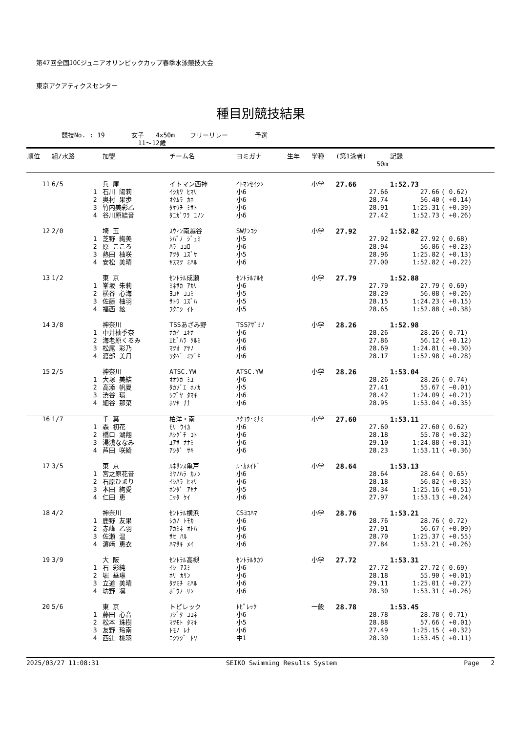第47回全国JOCジュニアオリンピックカップ春季水泳競技大会
東京アクアティクスセンター
種目別競技結果
競技No. : 19 女子 4x50m フリーリレー 予選
11～12歳
| 順位 | 組/水路 | | 加盟 | チーム名 | ヨミガナ | 生年 | 学種 | (第1泳者) | 記録 | |
| --- | --- | --- | --- | --- | --- | --- | --- | --- | --- | --- |
| | | | | | | | | 50m | | |
| 11 | 6/5 | | 兵 庫 | イトマン西神 | ｲﾄﾏﾝｾｲｼﾝ | | 小学 | 27.66 | 1:52.73 | |
| | | 1 | 石川 陽莉 | ｲｼｶﾜ ﾋﾏﾘ | 小6 | | | 27.66 | 27.66 | ( 0.62) |
| | | 2 | 奥村 果歩 | ｵｸﾑﾗ ｶﾎ | 小6 | | | 28.74 | 56.40 | ( +0.14) |
| | | 3 | 竹内美彩乙 | ﾀｹｳﾁ ﾐｻﾄ | 小6 | | | 28.91 | 1:25.31 | ( +0.39) |
| | | 4 | 谷川原結音 | ﾀﾆｶﾞﾜﾗ ﾕﾉﾝ | 小6 | | | 27.42 | 1:52.73 | ( +0.26) |
| 12 | 2/0 | | 埼 玉 | ｽｳｨﾝ南越谷 | SWﾅﾝｺｼ | | 小学 | 27.92 | 1:52.82 | |
| | | 1 | 芝野 絢美 | ｼﾊﾞﾉ ｼﾞｭﾐ | 小5 | | | 27.92 | 27.92 | ( 0.68) |
| | | 2 | 原 こころ | ﾊﾗ ｺｺﾛ | 小6 | | | 28.94 | 56.86 | ( +0.23) |
| | | 3 | 熱田 柚咲 | ｱﾂﾀ ﾕｽﾞｻ | 小5 | | | 28.96 | 1:25.82 | ( +0.13) |
| | | 4 | 安松 美晴 | ﾔｽﾏﾂ ﾐﾊﾙ | 小6 | | | 27.00 | 1:52.82 | ( +0.22) |
| 13 | 1/2 | | 東 京 | ｾﾝﾄﾗﾙ成瀬 | ｾﾝﾄﾗﾙﾅﾙｾ | | 小学 | 27.79 | 1:52.88 | |
| | | 1 | 峯坂 朱莉 | ﾐﾈｻｶ ｱｶﾘ | 小6 | | | 27.79 | 27.79 | ( 0.69) |
| | | 2 | 横谷 心海 | ﾖｺﾔ ｺｺﾐ | 小5 | | | 28.29 | 56.08 | ( +0.26) |
| | | 3 | 佐藤 柚羽 | ｻﾄｳ ﾕｽﾞﾊ | 小5 | | | 28.15 | 1:24.23 | ( +0.15) |
| | | 4 | 福西 絃 | ﾌｸﾆｼ ｲﾄ | 小5 | | | 28.65 | 1:52.88 | ( +0.38) |
| 14 | 3/8 | | 神奈川 | TSSあざみ野 | TSSｱｻﾞﾐﾉ | | 小学 | 28.26 | 1:52.98 | |
| | | 1 | 中井柚季奈 | ﾅｶｲ ﾕｷﾅ | 小6 | | | 28.26 | 28.26 | ( 0.71) |
| | | 2 | 海老原くるみ | ｴﾋﾞﾊﾗ ｸﾙﾐ | 小6 | | | 27.86 | 56.12 | ( +0.12) |
| | | 3 | 松尾 彩乃 | ﾏﾂｵ ｱﾔﾉ | 小6 | | | 28.69 | 1:24.81 | ( +0.30) |
| | | 4 | 渡部 美月 | ﾜﾀﾍﾞ ﾐﾂﾞｷ | 小6 | | | 28.17 | 1:52.98 | ( +0.28) |
| 15 | 2/5 | | 神奈川 | ATSC.YW | ATSC.YW | | 小学 | 28.26 | 1:53.04 | |
| | | 1 | 大塚 美結 | ｵｵﾂｶ ﾐﾕ | 小6 | | | 28.26 | 28.26 | ( 0.74) |
| | | 2 | 高添 帆夏 | ﾀｶｿﾞｴ ﾎﾉｶ | 小5 | | | 27.41 | 55.67 | ( −0.01) |
| | | 3 | 渋谷 環 | ｼﾌﾞﾔ ﾀﾏｷ | 小6 | | | 28.42 | 1:24.09 | ( +0.21) |
| | | 4 | 細谷 那菜 | ﾎｿﾔ ﾅﾅ | 小6 | | | 28.95 | 1:53.04 | ( +0.35) |
| 16 | 1/7 | | 千 葉 | 柏洋・南 | ﾊｸﾖｳ･ﾐﾅﾐ | | 小学 | 27.60 | 1:53.11 | |
| | | 1 | 森 初花 | ﾓﾘ ｳｲｶ | 小6 | | | 27.60 | 27.60 | ( 0.62) |
| | | 2 | 橋口 湖翔 | ﾊｼｸﾞﾁ ｺﾄ | 小6 | | | 28.18 | 55.78 | ( +0.32) |
| | | 3 | 湯浅ななみ | ﾕｱｻ ﾅﾅﾐ | 小6 | | | 29.10 | 1:24.88 | ( +0.31) |
| | | 4 | 芦田 咲綺 | ｱｼﾀﾞ ｻｷ | 小6 | | | 28.23 | 1:53.11 | ( +0.36) |
| 17 | 3/5 | | 東 京 | ﾙﾈｻﾝｽ亀戸 | ﾙ･ｶﾒｲﾄﾞ | | 小学 | 28.64 | 1:53.13 | |
| | | 1 | 宮之原花音 | ﾐﾔﾉﾊﾗ ｶﾉﾝ | 小6 | | | 28.64 | 28.64 | ( 0.65) |
| | | 2 | 石原ひまり | ｲｼﾊﾗ ﾋﾏﾘ | 小6 | | | 28.18 | 56.82 | ( +0.35) |
| | | 3 | 本田 絢愛 | ﾎﾝﾀﾞ ｱﾔﾅ | 小5 | | | 28.34 | 1:25.16 | ( +0.51) |
| | | 4 | 仁田 恵 | ﾆｯﾀ ｹｲ | 小6 | | | 27.97 | 1:53.13 | ( +0.24) |
| 18 | 4/2 | | 神奈川 | ｾﾝﾄﾗﾙ横浜 | CSﾖｺﾊﾏ | | 小学 | 28.76 | 1:53.21 | |
| | | 1 | 鹿野 友果 | ｼｶﾉ ﾄﾓｶ | 小6 | | | 28.76 | 28.76 | ( 0.72) |
| | | 2 | 赤峰 乙羽 | ｱｶﾐﾈ ｵﾄﾊ | 小6 | | | 27.91 | 56.67 | ( +0.09) |
| | | 3 | 佐瀬 温 | ｻｾ ﾊﾙ | 小6 | | | 28.70 | 1:25.37 | ( +0.55) |
| | | 4 | 濵﨑 恵衣 | ﾊﾏｻｷ ﾒｲ | 小6 | | | 27.84 | 1:53.21 | ( +0.26) |
| 19 | 3/9 | | 大 阪 | ｾﾝﾄﾗﾙ高槻 | ｾﾝﾄﾗﾙﾀｶﾂ | | 小学 | 27.72 | 1:53.31 | |
| | | 1 | 石 彩純 | ｲｼ ｱｽﾐ | 小6 | | | 27.72 | 27.72 | ( 0.69) |
| | | 2 | 堀 華琳 | ﾎﾘ ｶﾘﾝ | 小6 | | | 28.18 | 55.90 | ( +0.01) |
| | | 3 | 立道 美晴 | ﾀﾂﾐﾁ ﾐﾊﾙ | 小6 | | | 29.11 | 1:25.01 | ( +0.27) |
| | | 4 | 坊野 凛 | ﾎﾞｳﾉ ﾘﾝ | 小6 | | | 28.30 | 1:53.31 | ( +0.26) |
| 20 | 5/6 | | 東 京 | トピレック | ﾄﾋﾟﾚｯｸ | | 一般 | 28.78 | 1:53.45 | |
| | | 1 | 藤田 心音 | ﾌｼﾞﾀ ｺｺﾈ | 小6 | | | 28.78 | 28.78 | ( 0.71) |
| | | 2 | 松本 珠樹 | ﾏﾂﾓﾄ ﾀﾏｷ | 小5 | | | 28.88 | 57.66 | ( +0.01) |
| | | 3 | 友野 玲南 | ﾄﾓﾉ ﾚﾅ | 小6 | | | 27.49 | 1:25.15 | ( +0.32) |
| | | 4 | 西辻 桃羽 | ﾆｼﾂｼﾞ ﾄﾜ | 中1 | | | 28.30 | 1:53.45 | ( +0.11) |
2025/03/27 11:08:31 SEIKO Swimming Results System Page 2